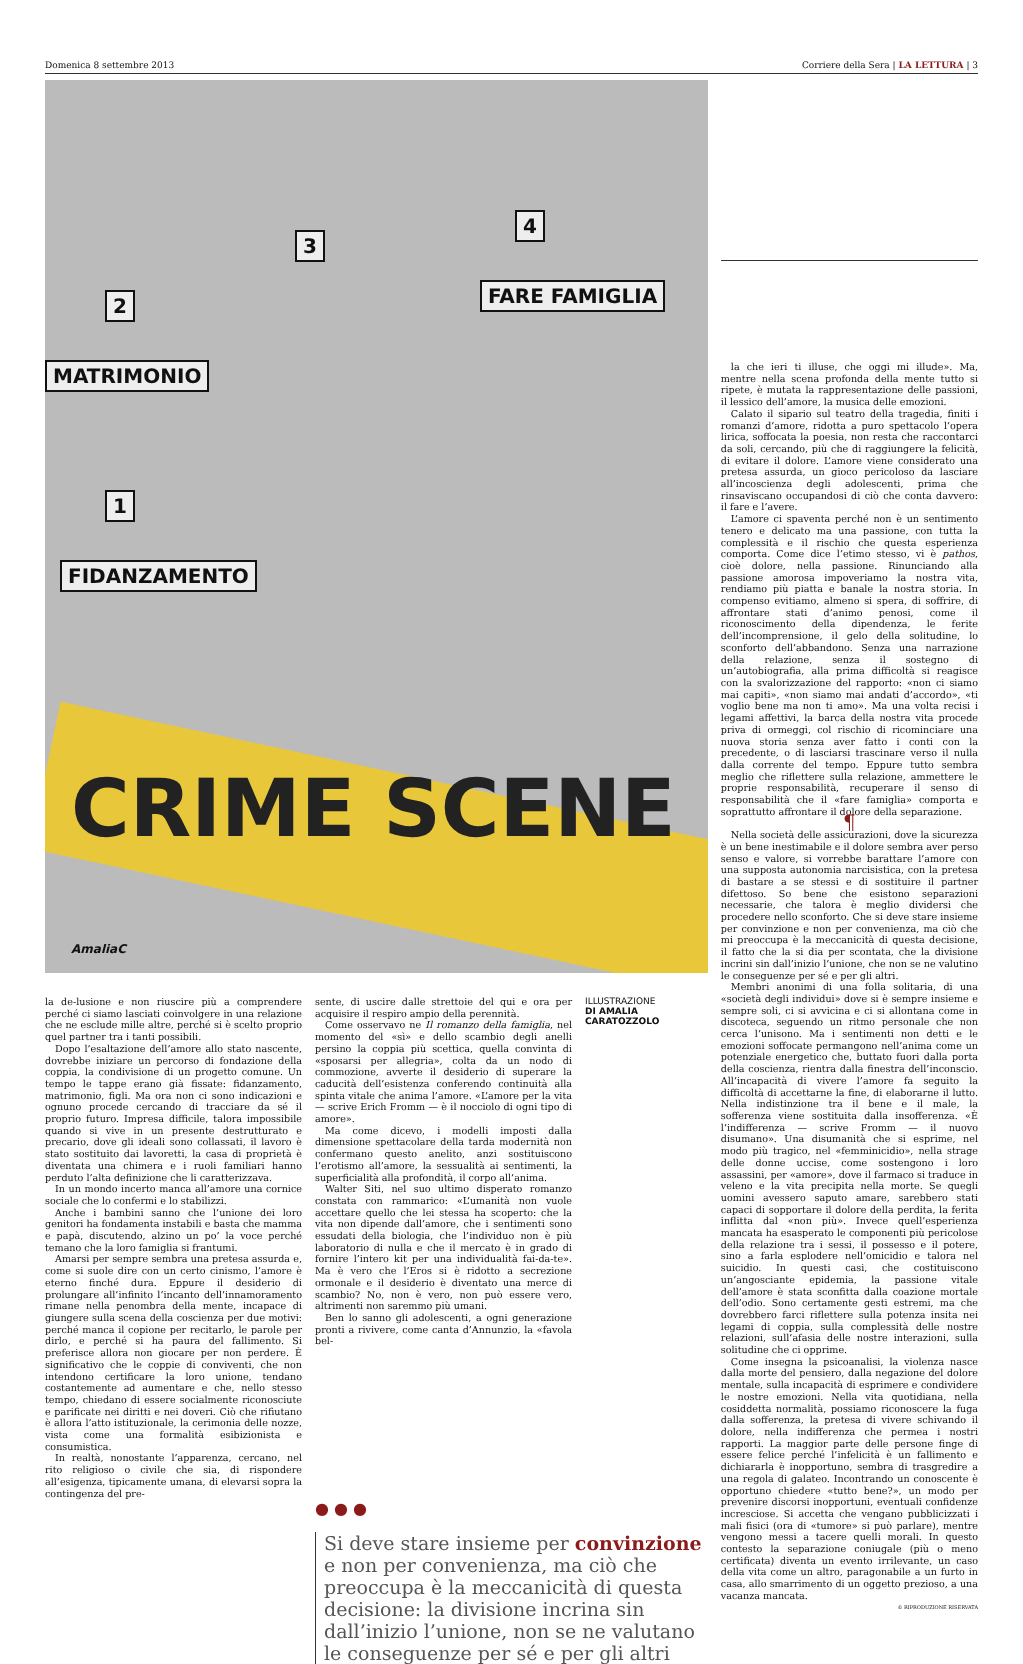Domenica 8 settembre 2013 Corriere della Sera | LA LETTURA | 3
4
FARE FAMIGLIA
3
2
MATRIMONIO
1
FIDANZAMENTO
CRIME SCENE
AmaliaC
la che ieri ti illuse, che oggi mi illude». Ma, mentre nella scena profonda della mente tutto si ripete, è mutata la rappresentazione delle passioni, il lessico dell’amore, la musica delle emozioni.
Calato il sipario sul teatro della tragedia, finiti i romanzi d’amore, ridotta a puro spettacolo l’opera lirica, soffocata la poesia, non resta che raccontarci da soli, cercando, più che di raggiungere la felicità, di evitare il dolore. L’amore viene considerato una pretesa assurda, un gioco pericoloso da lasciare all’incoscienza degli adolescenti, prima che rinsaviscano occupandosi di ciò che conta davvero: il fare e l’avere.
L’amore ci spaventa perché non è un sentimento tenero e delicato ma una passione, con tutta la complessità e il rischio che questa esperienza comporta. Come dice l’etimo stesso, vi è pathos, cioè dolore, nella passione. Rinunciando alla passione amorosa impoveriamo la nostra vita, rendiamo più piatta e banale la nostra storia. In compenso evitiamo, almeno si spera, di soffrire, di affrontare stati d’animo penosi, come il riconoscimento della dipendenza, le ferite dell’incomprensione, il gelo della solitudine, lo sconforto dell’abbandono. Senza una narrazione della relazione, senza il sostegno di un’autobiografia, alla prima difficoltà si reagisce con la svalorizzazione del rapporto: «non ci siamo mai capiti», «non siamo mai andati d’accordo», «ti voglio bene ma non ti amo». Ma una volta recisi i legami affettivi, la barca della nostra vita procede priva di ormeggi, col rischio di ricominciare una nuova storia senza aver fatto i conti con la precedente, o di lasciarsi trascinare verso il nulla dalla corrente del tempo. Eppure tutto sembra meglio che riflettere sulla relazione, ammettere le proprie responsabilità, recuperare il senso di responsabilità che il «fare famiglia» comporta e soprattutto affrontare il dolore della separazione.
¶
Nella società delle assicurazioni, dove la sicurezza è un bene inestimabile e il dolore sembra aver perso senso e valore, si vorrebbe barattare l’amore con una supposta autonomia narcisistica, con la pretesa di bastare a se stessi e di sostituire il partner difettoso. So bene che esistono separazioni necessarie, che talora è meglio dividersi che procedere nello sconforto. Che si deve stare insieme per convinzione e non per convenienza, ma ciò che mi preoccupa è la meccanicità di questa decisione, il fatto che la si dia per scontata, che la divisione incrini sin dall’inizio l’unione, che non se ne valutino le conseguenze per sé e per gli altri.
Membri anonimi di una folla solitaria, di una «società degli individui» dove si è sempre insieme e sempre soli, ci si avvicina e ci si allontana come in discoteca, seguendo un ritmo personale che non cerca l’unisono. Ma i sentimenti non detti e le emozioni soffocate permangono nell’anima come un potenziale energetico che, buttato fuori dalla porta della coscienza, rientra dalla finestra dell’inconscio. All’incapacità di vivere l’amore fa seguito la difficoltà di accettarne la fine, di elaborarne il lutto. Nella indistinzione tra il bene e il male, la sofferenza viene sostituita dalla insofferenza. «È l’indifferenza — scrive Fromm — il nuovo disumano». Una disumanità che si esprime, nel modo più tragico, nel «femminicidio», nella strage delle donne uccise, come sostengono i loro assassini, per «amore», dove il farmaco si traduce in veleno e la vita precipita nella morte. Se quegli uomini avessero saputo amare, sarebbero stati capaci di sopportare il dolore della perdita, la ferita inflitta dal «non più». Invece quell’esperienza mancata ha esasperato le componenti più pericolose della relazione tra i sessi, il possesso e il potere, sino a farla esplodere nell’omicidio e talora nel suicidio. In questi casi, che costituiscono un’angosciante epidemia, la passione vitale dell’amore è stata sconfitta dalla coazione mortale dell’odio. Sono certamente gesti estremi, ma che dovrebbero farci riflettere sulla potenza insita nei legami di coppia, sulla complessità delle nostre relazioni, sull’afasia delle nostre interazioni, sulla solitudine che ci opprime.
Come insegna la psicoanalisi, la violenza nasce dalla morte del pensiero, dalla negazione del dolore mentale, sulla incapacità di esprimere e condividere le nostre emozioni. Nella vita quotidiana, nella cosiddetta normalità, possiamo riconoscere la fuga dalla sofferenza, la pretesa di vivere schivando il dolore, nella indifferenza che permea i nostri rapporti. La maggior parte delle persone finge di essere felice perché l’infelicità è un fallimento e dichiararla è inopportuno, sembra di trasgredire a una regola di galateo. Incontrando un conoscente è opportuno chiedere «tutto bene?», un modo per prevenire discorsi inopportuni, eventuali confidenze incresciose. Si accetta che vengano pubblicizzati i mali fisici (ora di «tumore» si può parlare), mentre vengono messi a tacere quelli morali. In questo contesto la separazione coniugale (più o meno certificata) diventa un evento irrilevante, un caso della vita come un altro, paragonabile a un furto in casa, allo smarrimento di un oggetto prezioso, a una vacanza mancata.
© RIPRODUZIONE RISERVATA
la de-lusione e non riuscire più a comprendere perché ci siamo lasciati coinvolgere in una relazione che ne esclude mille altre, perché si è scelto proprio quel partner tra i tanti possibili.
Dopo l’esaltazione dell’amore allo stato nascente, dovrebbe iniziare un percorso di fondazione della coppia, la condivisione di un progetto comune. Un tempo le tappe erano già fissate: fidanzamento, matrimonio, figli. Ma ora non ci sono indicazioni e ognuno procede cercando di tracciare da sé il proprio futuro. Impresa difficile, talora impossibile quando si vive in un presente destrutturato e precario, dove gli ideali sono collassati, il lavoro è stato sostituito dai lavoretti, la casa di proprietà è diventata una chimera e i ruoli familiari hanno perduto l’alta definizione che li caratterizzava.
In un mondo incerto manca all’amore una cornice sociale che lo confermi e lo stabilizzi.
Anche i bambini sanno che l’unione dei loro genitori ha fondamenta instabili e basta che mamma e papà, discutendo, alzino un po’ la voce perché temano che la loro famiglia si frantumi.
Amarsi per sempre sembra una pretesa assurda e, come si suole dire con un certo cinismo, l’amore è eterno finché dura. Eppure il desiderio di prolungare all’infinito l’incanto dell’innamoramento rimane nella penombra della mente, incapace di giungere sulla scena della coscienza per due motivi: perché manca il copione per recitarlo, le parole per dirlo, e perché si ha paura del fallimento. Si preferisce allora non giocare per non perdere. È significativo che le coppie di conviventi, che non intendono certificare la loro unione, tendano costantemente ad aumentare e che, nello stesso tempo, chiedano di essere socialmente riconosciute e parificate nei diritti e nei doveri. Ciò che rifiutano è allora l’atto istituzionale, la cerimonia delle nozze, vista come una formalità esibizionista e consumistica.
In realtà, nonostante l’apparenza, cercano, nel rito religioso o civile che sia, di rispondere all’esigenza, tipicamente umana, di elevarsi sopra la contingenza del pre-
sente, di uscire dalle strettoie del qui e ora per acquisire il respiro ampio della perennità.
Come osservavo ne Il romanzo della famiglia, nel momento del «sì» e dello scambio degli anelli persino la coppia più scettica, quella convinta di «sposarsi per allegria», colta da un nodo di commozione, avverte il desiderio di superare la caducità dell’esistenza conferendo continuità alla spinta vitale che anima l’amore. «L’amore per la vita — scrive Erich Fromm — è il nocciolo di ogni tipo di amore».
Ma come dicevo, i modelli imposti dalla dimensione spettacolare della tarda modernità non confermano questo anelito, anzi sostituiscono l’erotismo all’amore, la sessualità ai sentimenti, la superficialità alla profondità, il corpo all’anima.
Walter Siti, nel suo ultimo disperato romanzo constata con rammarico: «L’umanità non vuole accettare quello che lei stessa ha scoperto: che la vita non dipende dall’amore, che i sentimenti sono essudati della biologia, che l’individuo non è più laboratorio di nulla e che il mercato è in grado di fornire l’intero kit per una individualità fai-da-te». Ma è vero che l’Eros si è ridotto a secrezione ormonale e il desiderio è diventato una merce di scambio? No, non è vero, non può essere vero, altrimenti non saremmo più umani.
Ben lo sanno gli adolescenti, a ogni generazione pronti a rivivere, come canta d’Annunzio, la «favola bel-
ILLUSTRAZIONE
DI AMALIA CARATOZZOLO
● ● ●
Si deve stare insieme per convinzione e non per convenienza, ma ciò che preoccupa è la meccanicità di questa decisione: la divisione incrina sin dall’inizio l’unione, non se ne valutano le conseguenze per sé e per gli altri